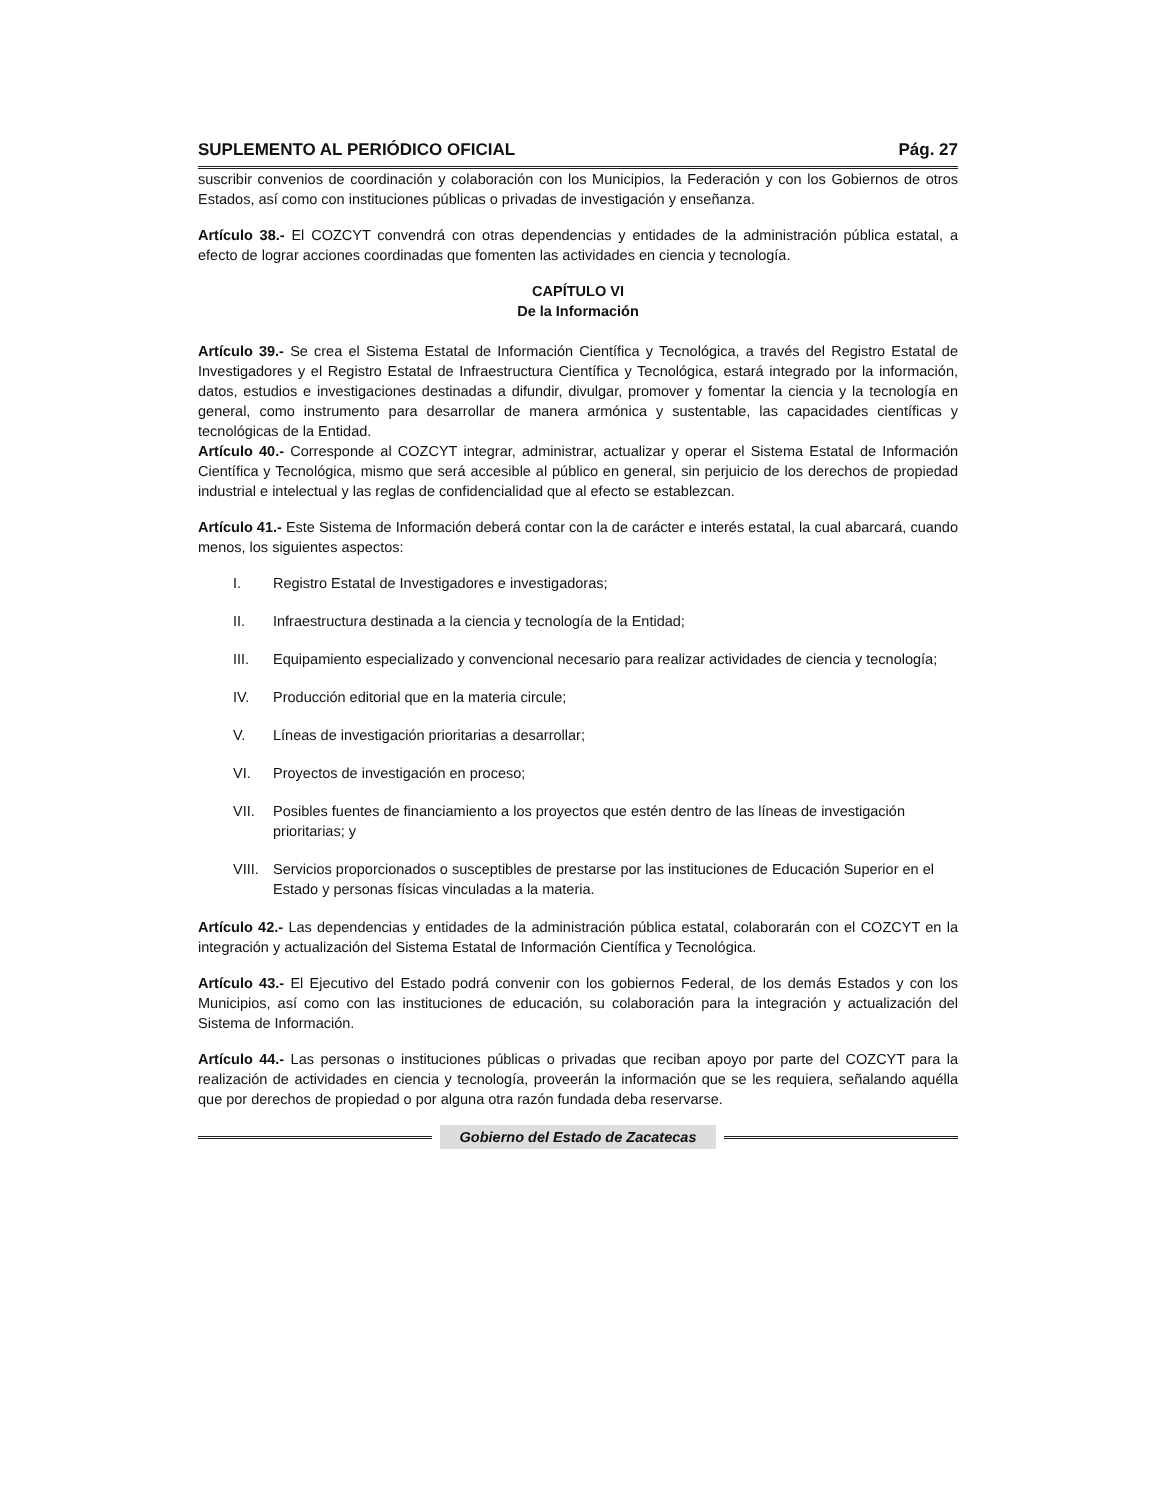SUPLEMENTO AL PERIÓDICO OFICIAL Pág. 27
suscribir convenios de coordinación y colaboración con los Municipios, la Federación y con los Gobiernos de otros Estados, así como con instituciones públicas o privadas de investigación y enseñanza.
Artículo 38.- El COZCYT convendrá con otras dependencias y entidades de la administración pública estatal, a efecto de lograr acciones coordinadas que fomenten las actividades en ciencia y tecnología.
CAPÍTULO VI
De la Información
Artículo 39.- Se crea el Sistema Estatal de Información Científica y Tecnológica, a través del Registro Estatal de Investigadores y el Registro Estatal de Infraestructura Científica y Tecnológica, estará integrado por la información, datos, estudios e investigaciones destinadas a difundir, divulgar, promover y fomentar la ciencia y la tecnología en general, como instrumento para desarrollar de manera armónica y sustentable, las capacidades científicas y tecnológicas de la Entidad.
Artículo 40.- Corresponde al COZCYT integrar, administrar, actualizar y operar el Sistema Estatal de Información Científica y Tecnológica, mismo que será accesible al público en general, sin perjuicio de los derechos de propiedad industrial e intelectual y las reglas de confidencialidad que al efecto se establezcan.
Artículo 41.- Este Sistema de Información deberá contar con la de carácter e interés estatal, la cual abarcará, cuando menos, los siguientes aspectos:
I. Registro Estatal de Investigadores e investigadoras;
II. Infraestructura destinada a la ciencia y tecnología de la Entidad;
III. Equipamiento especializado y convencional necesario para realizar actividades de ciencia y tecnología;
IV. Producción editorial que en la materia circule;
V. Líneas de investigación prioritarias a desarrollar;
VI. Proyectos de investigación en proceso;
VII. Posibles fuentes de financiamiento a los proyectos que estén dentro de las líneas de investigación prioritarias; y
VIII. Servicios proporcionados o susceptibles de prestarse por las instituciones de Educación Superior en el Estado y personas físicas vinculadas a la materia.
Artículo 42.- Las dependencias y entidades de la administración pública estatal, colaborarán con el COZCYT en la integración y actualización del Sistema Estatal de Información Científica y Tecnológica.
Artículo 43.- El Ejecutivo del Estado podrá convenir con los gobiernos Federal, de los demás Estados y con los Municipios, así como con las instituciones de educación, su colaboración para la integración y actualización del Sistema de Información.
Artículo 44.- Las personas o instituciones públicas o privadas que reciban apoyo por parte del COZCYT para la realización de actividades en ciencia y tecnología, proveerán la información que se les requiera, señalando aquélla que por derechos de propiedad o por alguna otra razón fundada deba reservarse.
Gobierno del Estado de Zacatecas